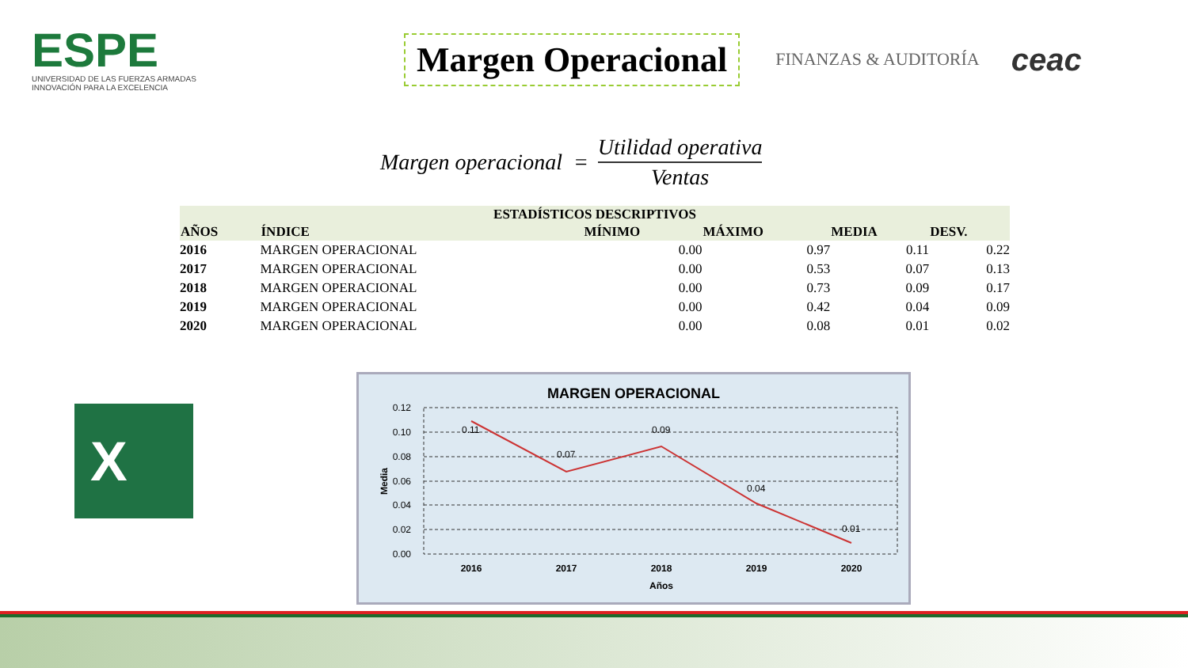ESPE
UNIVERSIDAD DE LAS FUERZAS ARMADAS
INNOVACIÓN PARA LA EXCELENCIA
Margen Operacional
FINANZAS & AUDITORÍA
ceac
Margen operacional = Utilidad operativa Ventas
| ESTADÍSTICOS DESCRIPTIVOS | | | | | |
| --- | --- | --- | --- | --- | --- |
| AÑOS | ÍNDICE | MÍNIMO | MÁXIMO | MEDIA | DESV. |
| 2016 | MARGEN OPERACIONAL | 0.00 | 0.97 | 0.11 | 0.22 |
| 2017 | MARGEN OPERACIONAL | 0.00 | 0.53 | 0.07 | 0.13 |
| 2018 | MARGEN OPERACIONAL | 0.00 | 0.73 | 0.09 | 0.17 |
| 2019 | MARGEN OPERACIONAL | 0.00 | 0.42 | 0.04 | 0.09 |
| 2020 | MARGEN OPERACIONAL | 0.00 | 0.08 | 0.01 | 0.02 |
X
MARGEN OPERACIONAL
0.12
0.10
0.08
0.06
0.04
0.02
0.00
0.11
0.07
0.09
0.04
0.01
2016
2017
2018
2019
2020
Años
Media